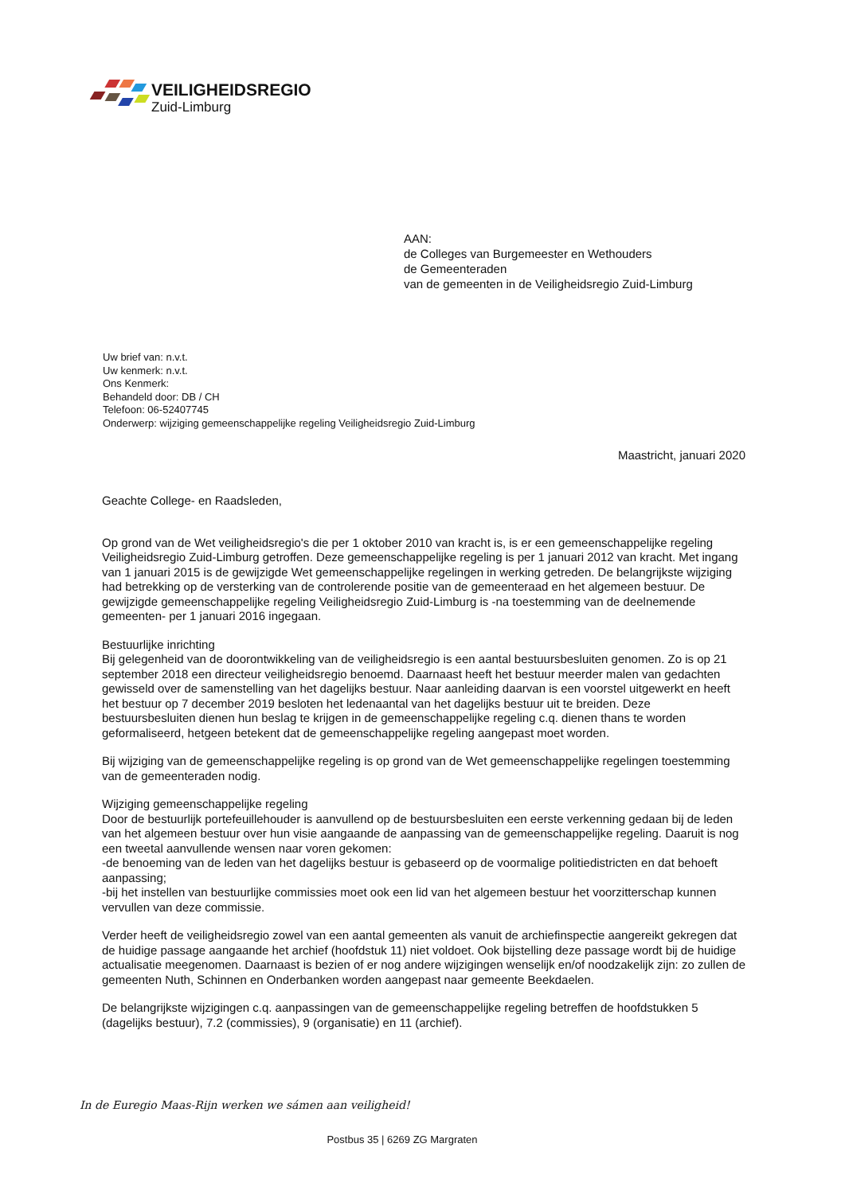VEILIGHEIDSREGIO
Zuid-Limburg
AAN:
de Colleges van Burgemeester en Wethouders
de Gemeenteraden
van de gemeenten in de Veiligheidsregio Zuid-Limburg
Uw brief van: n.v.t.
Uw kenmerk: n.v.t.
Ons Kenmerk:
Behandeld door: DB / CH
Telefoon: 06-52407745
Onderwerp: wijziging gemeenschappelijke regeling Veiligheidsregio Zuid-Limburg
Maastricht, januari 2020
Geachte College- en Raadsleden,
Op grond van de Wet veiligheidsregio's die per 1 oktober 2010 van kracht is, is er een gemeenschappelijke regeling Veiligheidsregio Zuid-Limburg getroffen. Deze gemeenschappelijke regeling is per 1 januari 2012 van kracht. Met ingang van 1 januari 2015 is de gewijzigde Wet gemeenschappelijke regelingen in werking getreden. De belangrijkste wijziging had betrekking op de versterking van de controlerende positie van de gemeenteraad en het algemeen bestuur. De gewijzigde gemeenschappelijke regeling Veiligheidsregio Zuid-Limburg is -na toestemming van de deelnemende gemeenten- per 1 januari 2016 ingegaan.
Bestuurlijke inrichting
Bij gelegenheid van de doorontwikkeling van de veiligheidsregio is een aantal bestuursbesluiten genomen. Zo is op 21 september 2018 een directeur veiligheidsregio benoemd. Daarnaast heeft het bestuur meerder malen van gedachten gewisseld over de samenstelling van het dagelijks bestuur. Naar aanleiding daarvan is een voorstel uitgewerkt en heeft het bestuur op 7 december 2019 besloten het ledenaantal van het dagelijks bestuur uit te breiden. Deze bestuursbesluiten dienen hun beslag te krijgen in de gemeenschappelijke regeling c.q. dienen thans te worden geformaliseerd, hetgeen betekent dat de gemeenschappelijke regeling aangepast moet worden.
Bij wijziging van de gemeenschappelijke regeling is op grond van de Wet gemeenschappelijke regelingen toestemming van de gemeenteraden nodig.
Wijziging gemeenschappelijke regeling
Door de bestuurlijk portefeuillehouder is aanvullend op de bestuursbesluiten een eerste verkenning gedaan bij de leden van het algemeen bestuur over hun visie aangaande de aanpassing van de gemeenschappelijke regeling. Daaruit is nog een tweetal aanvullende wensen naar voren gekomen:
-de benoeming van de leden van het dagelijks bestuur is gebaseerd op de voormalige politiedistricten en dat behoeft aanpassing;
-bij het instellen van bestuurlijke commissies moet ook een lid van het algemeen bestuur het voorzitterschap kunnen vervullen van deze commissie.
Verder heeft de veiligheidsregio zowel van een aantal gemeenten als vanuit de archiefinspectie aangereikt gekregen dat de huidige passage aangaande het archief (hoofdstuk 11) niet voldoet. Ook bijstelling deze passage wordt bij de huidige actualisatie meegenomen. Daarnaast is bezien of er nog andere wijzigingen wenselijk en/of noodzakelijk zijn: zo zullen de gemeenten Nuth, Schinnen en Onderbanken worden aangepast naar gemeente Beekdaelen.
De belangrijkste wijzigingen c.q. aanpassingen van de gemeenschappelijke regeling betreffen de hoofdstukken 5 (dagelijks bestuur), 7.2 (commissies), 9 (organisatie) en 11 (archief).
In de Euregio Maas-Rijn werken we sámen aan veiligheid!
Postbus 35 | 6269 ZG Margraten